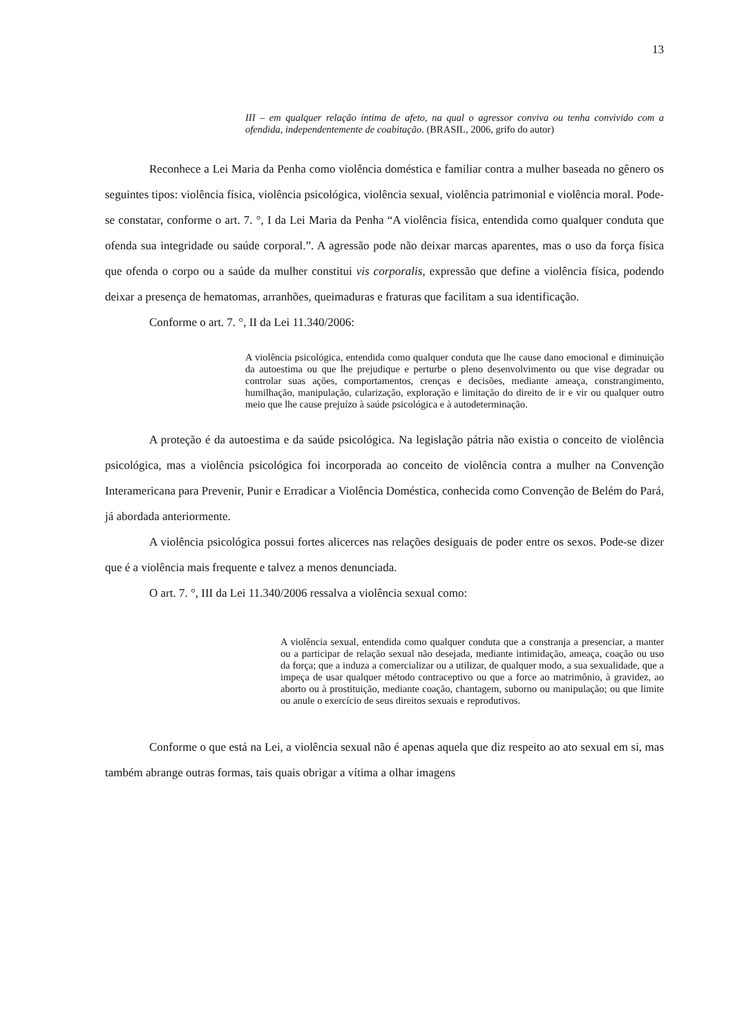13
III – em qualquer relação íntima de afeto, na qual o agressor conviva ou tenha convivido com a ofendida, independentemente de coabitação. (BRASIL, 2006, grifo do autor)
Reconhece a Lei Maria da Penha como violência doméstica e familiar contra a mulher baseada no gênero os seguintes tipos: violência física, violência psicológica, violência sexual, violência patrimonial e violência moral. Pode-se constatar, conforme o art. 7. °, I da Lei Maria da Penha “A violência física, entendida como qualquer conduta que ofenda sua integridade ou saúde corporal.”. A agressão pode não deixar marcas aparentes, mas o uso da força física que ofenda o corpo ou a saúde da mulher constitui vis corporalis, expressão que define a violência física, podendo deixar a presença de hematomas, arranhões, queimaduras e fraturas que facilitam a sua identificação.
Conforme o art. 7. °, II da Lei 11.340/2006:
A violência psicológica, entendida como qualquer conduta que lhe cause dano emocional e diminuição da autoestima ou que lhe prejudique e perturbe o pleno desenvolvimento ou que vise degradar ou controlar suas ações, comportamentos, crenças e decisões, mediante ameaça, constrangimento, humilhação, manipulação, cularização, exploração e limitação do direito de ir e vir ou qualquer outro meio que lhe cause prejuízo à saúde psicológica e à autodeterminação.
A proteção é da autoestima e da saúde psicológica. Na legislação pátria não existia o conceito de violência psicológica, mas a violência psicológica foi incorporada ao conceito de violência contra a mulher na Convenção Interamericana para Prevenir, Punir e Erradicar a Violência Doméstica, conhecida como Convenção de Belém do Pará, já abordada anteriormente.
A violência psicológica possui fortes alicerces nas relações desiguais de poder entre os sexos. Pode-se dizer que é a violência mais frequente e talvez a menos denunciada.
O art. 7. °, III da Lei 11.340/2006 ressalva a violência sexual como:
A violência sexual, entendida como qualquer conduta que a constranja a presenciar, a manter ou a participar de relação sexual não desejada, mediante intimidação, ameaça, coação ou uso da força; que a induza a comercializar ou a utilizar, de qualquer modo, a sua sexualidade, que a impeça de usar qualquer método contraceptivo ou que a force ao matrimônio, à gravidez, ao aborto ou à prostituição, mediante coação, chantagem, suborno ou manipulação; ou que limite ou anule o exercício de seus direitos sexuais e reprodutivos.
Conforme o que está na Lei, a violência sexual não é apenas aquela que diz respeito ao ato sexual em si, mas também abrange outras formas, tais quais obrigar a vítima a olhar imagens